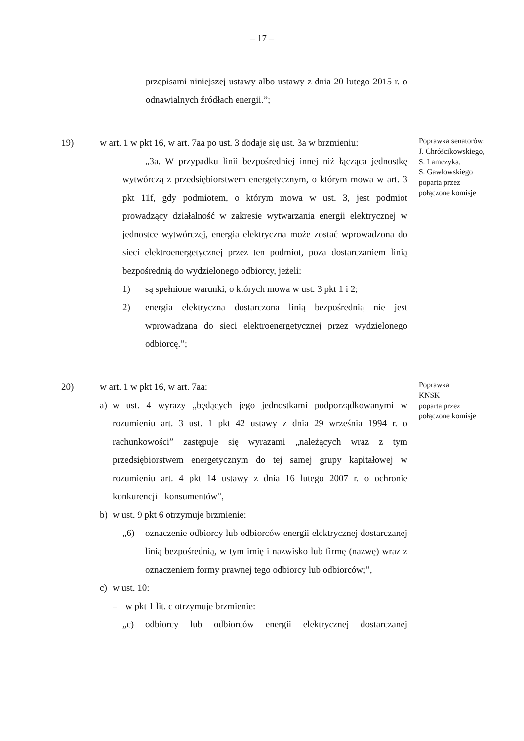– 17 –
przepisami niniejszej ustawy albo ustawy z dnia 20 lutego 2015 r. o odnawialnych źródłach energii.”;
19) w art. 1 w pkt 16, w art. 7aa po ust. 3 dodaje się ust. 3a w brzmieniu:
„3a. W przypadku linii bezpośredniej innej niż łącząca jednostkę wytwórczą z przedsiębiorstwem energetycznym, o którym mowa w art. 3 pkt 11f, gdy podmiotem, o którym mowa w ust. 3, jest podmiot prowadzący działalność w zakresie wytwarzania energii elektrycznej w jednostce wytwórczej, energia elektryczna może zostać wprowadzona do sieci elektroenergetycznej przez ten podmiot, poza dostarczaniem linią bezpośrednią do wydzielonego odbiorcy, jeżeli:
1) są spełnione warunki, o których mowa w ust. 3 pkt 1 i 2;
2) energia elektryczna dostarczona linią bezpośrednią nie jest wprowadzana do sieci elektroenergetycznej przez wydzielonego odbiorcę.”;
Poprawka senatorów:
J. Chróścikowskiego,
S. Lamczyka,
S. Gawłowskiego
poparta przez
połączone komisje
20) w art. 1 w pkt 16, w art. 7aa:
a) w ust. 4 wyrazy „będących jego jednostkami podporządkowanymi w rozumieniu art. 3 ust. 1 pkt 42 ustawy z dnia 29 września 1994 r. o rachunkowości” zastępuje się wyrazami „należących wraz z tym przedsiębiorstwem energetycznym do tej samej grupy kapitałowej w rozumieniu art. 4 pkt 14 ustawy z dnia 16 lutego 2007 r. o ochronie konkurencji i konsumentów”,
b) w ust. 9 pkt 6 otrzymuje brzmienie:
„6) oznaczenie odbiorcy lub odbiorców energii elektrycznej dostarczanej linią bezpośrednią, w tym imię i nazwisko lub firmę (nazwę) wraz z oznaczeniem formy prawnej tego odbiorcy lub odbiorców;”,
c) w ust. 10:
– w pkt 1 lit. c otrzymuje brzmienie:
„c) odbiorcy lub odbiorców energii elektrycznej dostarczanej
Poprawka
KNSK
poparta przez
połączone komisje